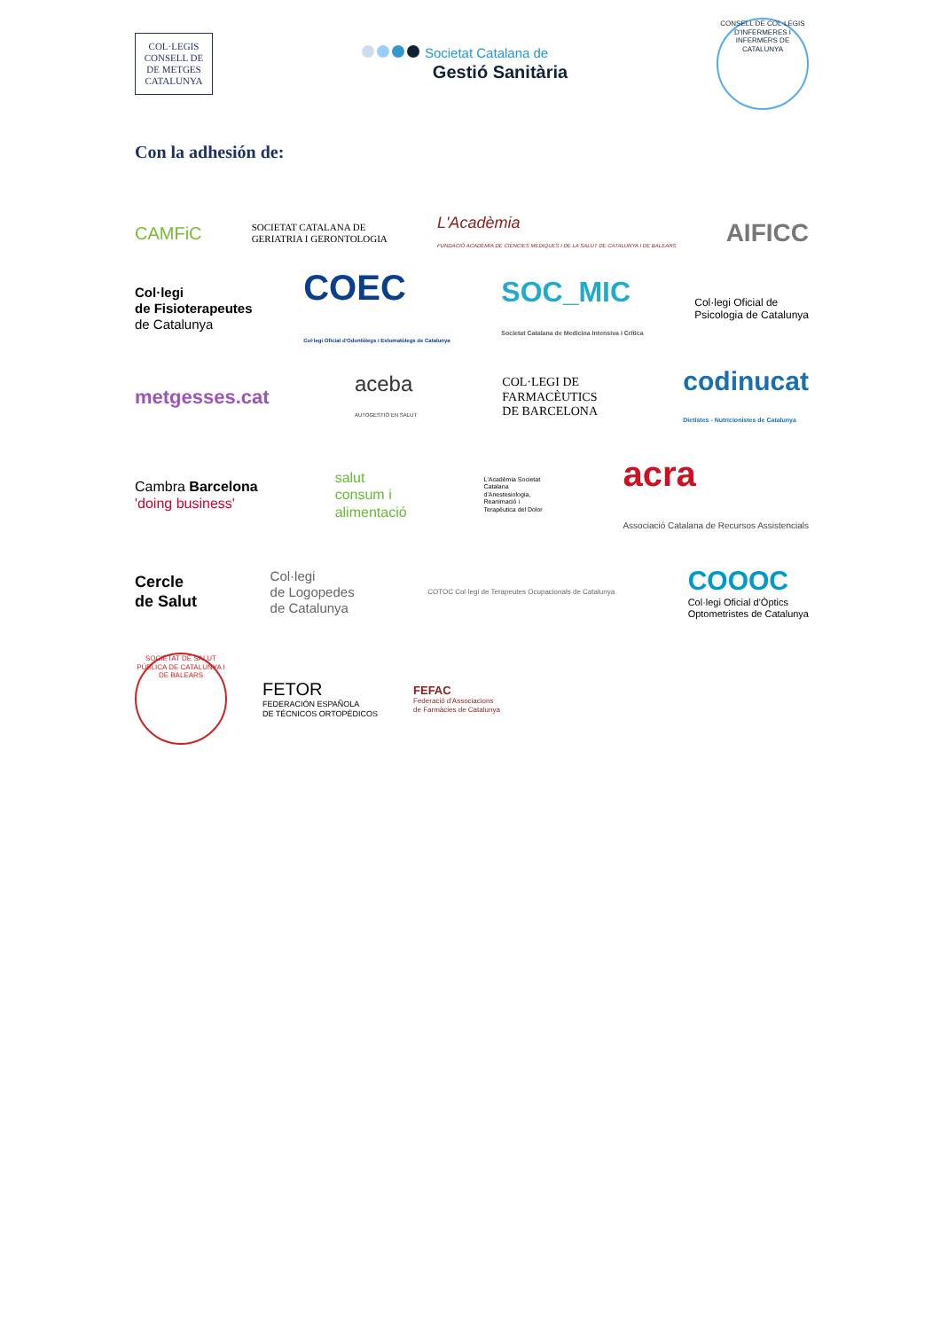COL·LEGIS
CONSELL DE DE METGES
CATALUNYA
Societat Catalana de
Gestió Sanitària
CONSELL DE COL·LEGIS D'INFERMERES I INFERMERS DE CATALUNYA
Con la adhesión de:
CAMFiC
SOCIETAT CATALANA DE
GERIATRIA I GERONTOLOGIA
L'Acadèmia
FUNDACIÓ ACADÈMIA DE CIÈNCIES MÈDIQUES I DE LA SALUT DE CATALUNYA I DE BALEARS
AIFICC
Col·legi
de Fisioterapeutes
de Catalunya
COEC
Col·legi Oficial d'Odontòlegs i Estomatòlegs de Catalunya
SOC_MIC
Societat Catalana de Medicina Intensiva i Crítica
Col·legi Oficial de
Psicologia de Catalunya
metgesses.cat
aceba
AUTOGESTIÓ EN SALUT
COL·LEGI DE
FARMACÈUTICS
DE BARCELONA
codinucat
Dietistes - Nutricionistes de Catalunya
Cambra Barcelona
'doing business'
salut
consum i
alimentació
L'Acadèmia Societat Catalana d'Anestesiologia, Reanimació i Terapèutica del Dolor
acra
Associació Catalana de Recursos Assistencials
Cercle
de Salut
Col·legi
de Logopedes
de Catalunya
COTOC Col·legi de Terapeutes Ocupacionals de Catalunya
COOOC
Col·legi Oficial d'Òptics
Optometristes de Catalunya
SOCIETAT DE SALUT PÚBLICA DE CATALUNYA I DE BALEARS
FETOR
FEDERACIÓN ESPAÑOLA
DE TÉCNICOS ORTOPÉDICOS
FEFAC
Federació d'Associacions
de Farmàcies de Catalunya